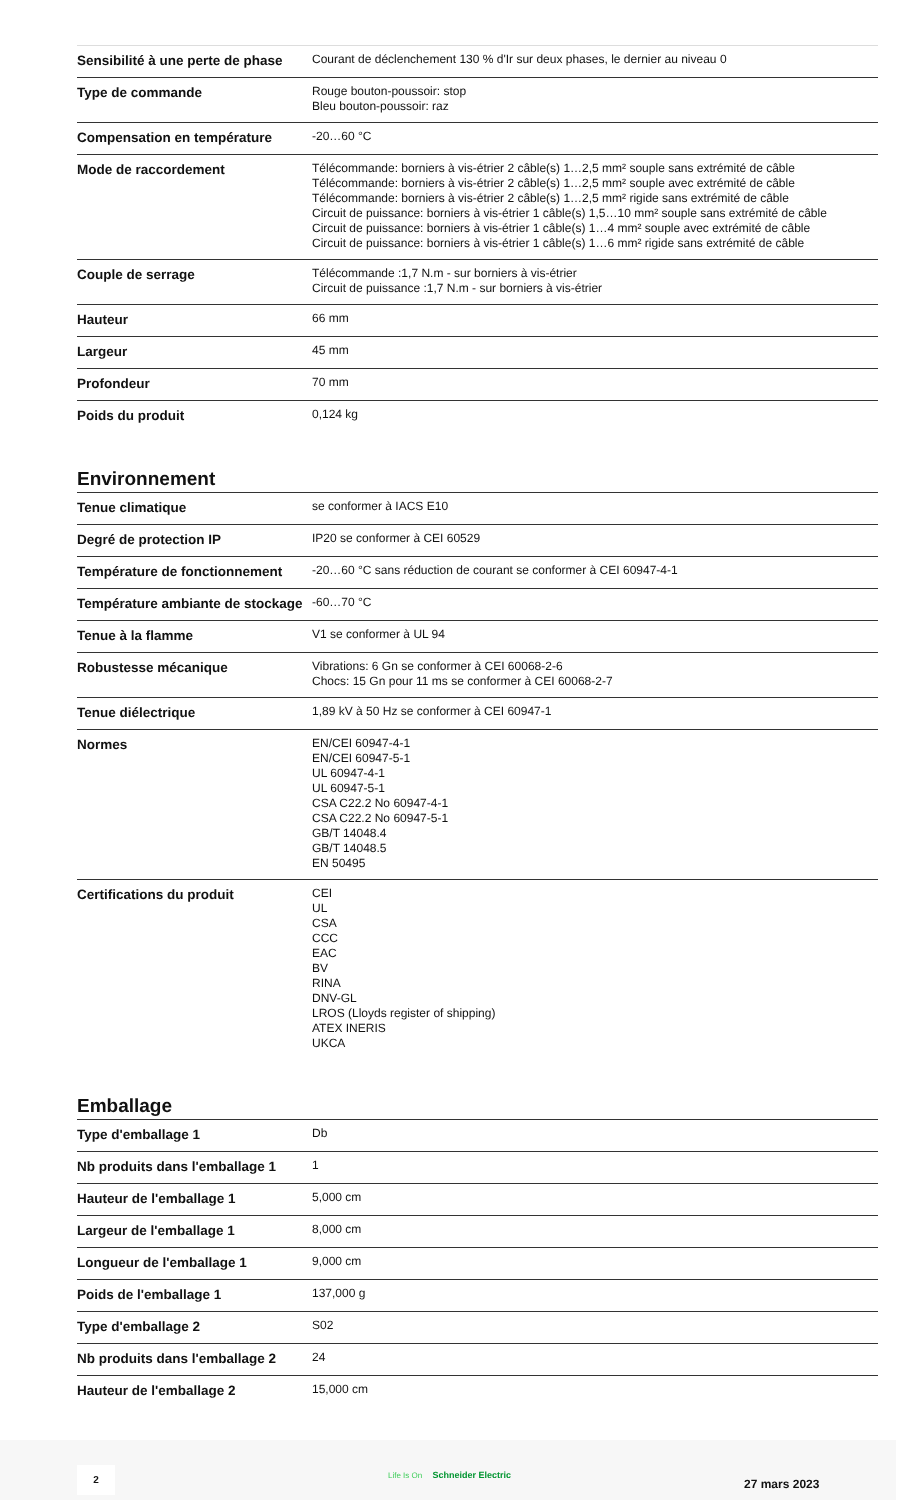| Sensibilité à une perte de phase | Courant de déclenchement 130 % d'Ir sur deux phases, le dernier au niveau 0 |
| Type de commande | Rouge bouton-poussoir: stop Bleu bouton-poussoir: raz |
| Compensation en température | -20…60 °C |
| Mode de raccordement | Télécommande: borniers à vis-étrier 2 câble(s) 1…2,5 mm² souple sans extrémité de câble Télécommande: borniers à vis-étrier 2 câble(s) 1…2,5 mm² souple avec extrémité de câble Télécommande: borniers à vis-étrier 2 câble(s) 1…2,5 mm² rigide sans extrémité de câble Circuit de puissance: borniers à vis-étrier 1 câble(s) 1,5…10 mm² souple sans extrémité de câble Circuit de puissance: borniers à vis-étrier 1 câble(s) 1…4 mm² souple avec extrémité de câble Circuit de puissance: borniers à vis-étrier 1 câble(s) 1…6 mm² rigide sans extrémité de câble |
| Couple de serrage | Télécommande :1,7 N.m - sur borniers à vis-étrier Circuit de puissance :1,7 N.m - sur borniers à vis-étrier |
| Hauteur | 66 mm |
| Largeur | 45 mm |
| Profondeur | 70 mm |
| Poids du produit | 0,124 kg |
Environnement
| Tenue climatique | se conformer à IACS E10 |
| Degré de protection IP | IP20 se conformer à CEI 60529 |
| Température de fonctionnement | -20…60 °C sans réduction de courant se conformer à CEI 60947-4-1 |
| Température ambiante de stockage | -60…70 °C |
| Tenue à la flamme | V1 se conformer à UL 94 |
| Robustesse mécanique | Vibrations: 6 Gn se conformer à CEI 60068-2-6 Chocs: 15 Gn pour 11 ms se conformer à CEI 60068-2-7 |
| Tenue diélectrique | 1,89 kV à 50 Hz se conformer à CEI 60947-1 |
| Normes | EN/CEI 60947-4-1 EN/CEI 60947-5-1 UL 60947-4-1 UL 60947-5-1 CSA C22.2 No 60947-4-1 CSA C22.2 No 60947-5-1 GB/T 14048.4 GB/T 14048.5 EN 50495 |
| Certifications du produit | CEI UL CSA CCC EAC BV RINA DNV-GL LROS (Lloyds register of shipping) ATEX INERIS UKCA |
Emballage
| Type d'emballage 1 | Db |
| Nb produits dans l'emballage 1 | 1 |
| Hauteur de l'emballage 1 | 5,000 cm |
| Largeur de l'emballage 1 | 8,000 cm |
| Longueur de l'emballage 1 | 9,000 cm |
| Poids de l'emballage 1 | 137,000 g |
| Type d'emballage 2 | S02 |
| Nb produits dans l'emballage 2 | 24 |
| Hauteur de l'emballage 2 | 15,000 cm |
2 Life Is On Schneider Electric
27 mars 2023